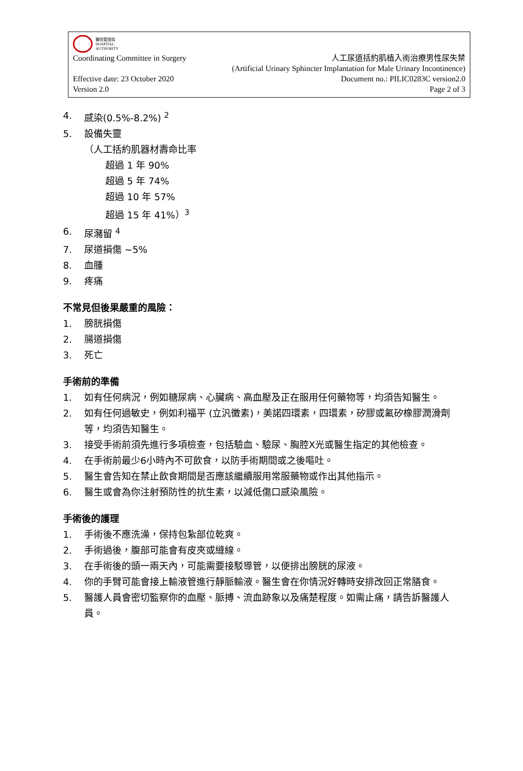醫院管理局
HOSPITAL
AUTHORITY
Coordinating Committee in Surgery 人工尿道括約肌植入術治療男性尿失禁
(Artificial Urinary Sphincter Implantation for Male Urinary Incontinence)
Effective date: 23 October 2020 Document no.: PILIC0283C version2.0
Version 2.0 Page 2 of 3
4. 感染(0.5%-8.2%) <sup>2</sup>
5. 設備失靈
（人工括約肌器材壽命比率
超過 1 年 90%
超過 5 年 74%
超過 10 年 57%
超過 15 年 41%）<sup>3</sup>
6. 尿瀦留 <sup>4</sup>
7. 尿道損傷 ~5%
8. 血腫
9. 疼痛
不常見但後果嚴重的風險：
1. 膀胱損傷
2. 腸道損傷
3. 死亡
手術前的準備
1. 如有任何病況，例如糖尿病、心臟病、高血壓及正在服用任何藥物等，均須告知醫生。
2. 如有任何過敏史，例如利福平 (立汎黴素)，美諾四環素，四環素，矽膠或氟矽橡膠潤滑劑等，均須告知醫生。
3. 接受手術前須先進行多項檢查，包括驗血、驗尿、胸腔X光或醫生指定的其他檢查。
4. 在手術前最少6小時內不可飲食，以防手術期間或之後嘔吐。
5. 醫生會告知在禁止飲食期間是否應該繼續服用常服藥物或作出其他指示。
6. 醫生或會為你注射預防性的抗生素，以減低傷口感染風險。
手術後的護理
1. 手術後不應洗澡，保持包紮部位乾爽。
2. 手術過後，腹部可能會有皮夾或縫線。
3. 在手術後的頭一兩天內，可能需要接駁導管，以便排出膀胱的尿液。
4. 你的手臂可能會接上輸液管進行靜脈輸液。醫生會在你情況好轉時安排改回正常膳食。
5. 醫護人員會密切監察你的血壓、脈搏、流血跡象以及痛楚程度。如需止痛，請告訴醫護人員。